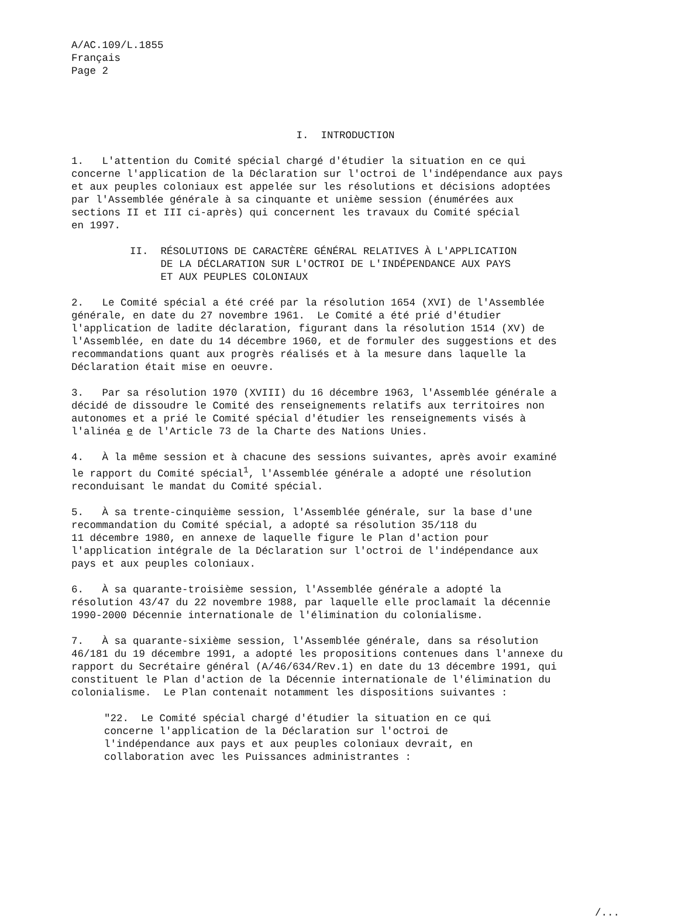A/AC.109/L.1855 Français Page 2
I. INTRODUCTION
1. L'attention du Comité spécial chargé d'étudier la situation en ce qui concerne l'application de la Déclaration sur l'octroi de l'indépendance aux pays et aux peuples coloniaux est appelée sur les résolutions et décisions adoptées par l'Assemblée générale à sa cinquante et unième session (énumérées aux sections II et III ci-après) qui concernent les travaux du Comité spécial en 1997.
II. RÉSOLUTIONS DE CARACTÈRE GÉNÉRAL RELATIVES À L'APPLICATION DE LA DÉCLARATION SUR L'OCTROI DE L'INDÉPENDANCE AUX PAYS ET AUX PEUPLES COLONIAUX
2. Le Comité spécial a été créé par la résolution 1654 (XVI) de l'Assemblée générale, en date du 27 novembre 1961. Le Comité a été prié d'étudier l'application de ladite déclaration, figurant dans la résolution 1514 (XV) de l'Assemblée, en date du 14 décembre 1960, et de formuler des suggestions et des recommandations quant aux progrès réalisés et à la mesure dans laquelle la Déclaration était mise en oeuvre.
3. Par sa résolution 1970 (XVIII) du 16 décembre 1963, l'Assemblée générale a décidé de dissoudre le Comité des renseignements relatifs aux territoires non autonomes et a prié le Comité spécial d'étudier les renseignements visés à l'alinéa e de l'Article 73 de la Charte des Nations Unies.
4. À la même session et à chacune des sessions suivantes, après avoir examiné le rapport du Comité spécial<sup>1</sup>, l'Assemblée générale a adopté une résolution reconduisant le mandat du Comité spécial.
5. À sa trente-cinquième session, l'Assemblée générale, sur la base d'une recommandation du Comité spécial, a adopté sa résolution 35/118 du 11 décembre 1980, en annexe de laquelle figure le Plan d'action pour l'application intégrale de la Déclaration sur l'octroi de l'indépendance aux pays et aux peuples coloniaux.
6. À sa quarante-troisième session, l'Assemblée générale a adopté la résolution 43/47 du 22 novembre 1988, par laquelle elle proclamait la décennie 1990-2000 Décennie internationale de l'élimination du colonialisme.
7. À sa quarante-sixième session, l'Assemblée générale, dans sa résolution 46/181 du 19 décembre 1991, a adopté les propositions contenues dans l'annexe du rapport du Secrétaire général (A/46/634/Rev.1) en date du 13 décembre 1991, qui constituent le Plan d'action de la Décennie internationale de l'élimination du colonialisme. Le Plan contenait notamment les dispositions suivantes :
"22. Le Comité spécial chargé d'étudier la situation en ce qui concerne l'application de la Déclaration sur l'octroi de l'indépendance aux pays et aux peuples coloniaux devrait, en collaboration avec les Puissances administrantes :
/...